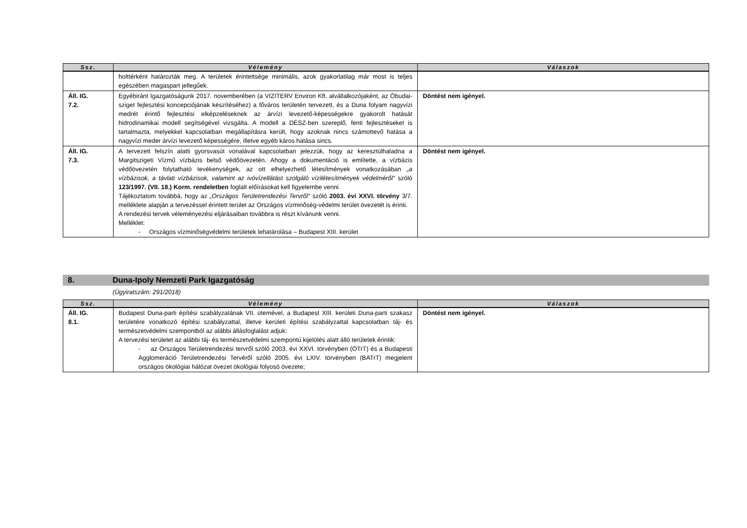| Ssz. | Vélemény | Válaszok |
| --- | --- | --- |
| | holttérként határozták meg. A területek érintettsége minimális, azok gyakorlatilag már most is teljes egészében magaspart jellegűek. | |
| Áll. IG. 7.2. | Egyébiránt Igazgatóságunk 2017. novemberében (a VIZITERV Environ Kft. alvállalkozójaként, az Óbudai-sziget fejlesztési koncepciójának készítéséhez) a főváros területén tervezett, és a Duna folyam nagyvízi medrét érintő fejlesztési elképzeléseknek az árvízi levezető-képességekre gyakorolt hatását hidrodinamikai modell segítségével vizsgálta. A modell a DÉSZ-ben szereplő, fenti fejlesztéseket is tartalmazta, melyekkel kapcsolatban megállapításra került, hogy azoknak nincs számottevő hatása a nagyvízi meder árvízi levezető képességére, illetve egyéb káros hatása sincs. | Döntést nem igényel. |
| Áll. IG. 7.3. | A tervezett felszín alatti gyorsvasút vonalával kapcsolatban jelezzük, hogy az keresztülhaladna a Margitszigeti Vízmű vízbázis belső védőövezetén. Ahogy a dokumentáció is említette, a vízbázis védőövezetén folytatható tevékenységek, az ott elhelyezhető létesítmények vonatkozásában „a vízbázisok, a távlati vízbázisok, valamint az ivóvízellátást szolgáló vízilétesítmények védelméről” szóló 123/1997. (VII. 18.) Korm. rendeletben foglalt előírásokat kell figyelembe venni. Tájékoztatom továbbá, hogy az „Országos Területrendezési Tervről” szóló 2003. évi XXVI. törvény 3/7. melléklete alapján a tervezéssel érintett terület az Országos vízminőség-védelmi terület övezetét is érinti. A rendezési tervek véleményezési eljárásaiban továbbra is részt kívánunk venni. Melléklet: - Országos vízminőségvédelmi területek lehatárolása – Budapest XIII. kerület | Döntést nem igényel. |
8. Duna-Ipoly Nemzeti Park Igazgatóság
(Ügyiratszám: 291/2018)
| Ssz. | Vélemény | Válaszok |
| --- | --- | --- |
| Áll. IG. 8.1. | Budapest Duna-parti építési szabályzatának VII. ütemével, a Budapest XIII. kerületi Duna-parti szakasz területére vonatkozó építési szabályzattal, illetve kerületi építési szabályzattal kapcsolatban táj- és természetvédelmi szempontból az alábbi állásfoglalást adjuk: A tervezési területet az alábbi táj- és természetvédelmi szempontú kijelölés alatt álló területek érintik: - az Országos Területrendezési tervről szóló 2003. évi XXVI. törvényben (OTrT) és a Budapesti Agglomeráció Területrendezési Tervéről szóló 2005. évi LXIV. törvényben (BATrT) megjelent országos ökológiai hálózat övezet ökológiai folyosó övezete; | Döntést nem igényel. |